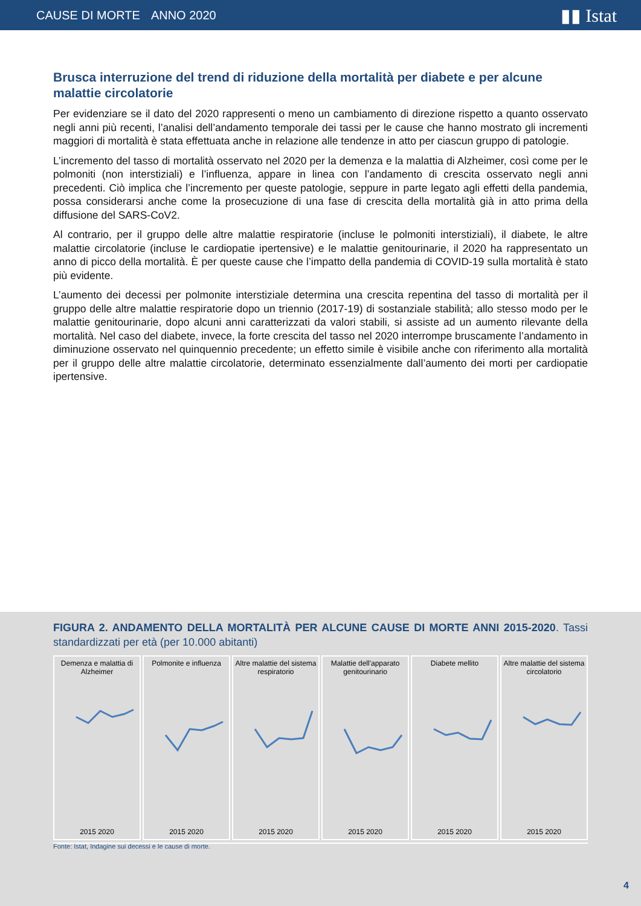CAUSE DI MORTE ANNO 2020
▮▮ Istat
Brusca interruzione del trend di riduzione della mortalità per diabete e per alcune malattie circolatorie
Per evidenziare se il dato del 2020 rappresenti o meno un cambiamento di direzione rispetto a quanto osservato negli anni più recenti, l’analisi dell’andamento temporale dei tassi per le cause che hanno mostrato gli incrementi maggiori di mortalità è stata effettuata anche in relazione alle tendenze in atto per ciascun gruppo di patologie.
L’incremento del tasso di mortalità osservato nel 2020 per la demenza e la malattia di Alzheimer, così come per le polmoniti (non interstiziali) e l’influenza, appare in linea con l’andamento di crescita osservato negli anni precedenti. Ciò implica che l’incremento per queste patologie, seppure in parte legato agli effetti della pandemia, possa considerarsi anche come la prosecuzione di una fase di crescita della mortalità già in atto prima della diffusione del SARS-CoV2.
Al contrario, per il gruppo delle altre malattie respiratorie (incluse le polmoniti interstiziali), il diabete, le altre malattie circolatorie (incluse le cardiopatie ipertensive) e le malattie genitourinarie, il 2020 ha rappresentato un anno di picco della mortalità. È per queste cause che l’impatto della pandemia di COVID-19 sulla mortalità è stato più evidente.
L’aumento dei decessi per polmonite interstiziale determina una crescita repentina del tasso di mortalità per il gruppo delle altre malattie respiratorie dopo un triennio (2017-19) di sostanziale stabilità; allo stesso modo per le malattie genitourinarie, dopo alcuni anni caratterizzati da valori stabili, si assiste ad un aumento rilevante della mortalità. Nel caso del diabete, invece, la forte crescita del tasso nel 2020 interrompe bruscamente l’andamento in diminuzione osservato nel quinquennio precedente; un effetto simile è visibile anche con riferimento alla mortalità per il gruppo delle altre malattie circolatorie, determinato essenzialmente dall’aumento dei morti per cardiopatie ipertensive.
FIGURA 2. ANDAMENTO DELLA MORTALITÀ PER ALCUNE CAUSE DI MORTE ANNI 2015-2020. Tassi standardizzati per età (per 10.000 abitanti)
Demenza e malattia di Alzheimer
2015 2020
Polmonite e influenza
2015 2020
Altre malattie del sistema respiratorio
2015 2020
Malattie dell'apparato genitourinario
2015 2020
Diabete mellito
2015 2020
Altre malattie del sistema circolatorio
2015 2020
Fonte: Istat, Indagine sui decessi e le cause di morte.
4